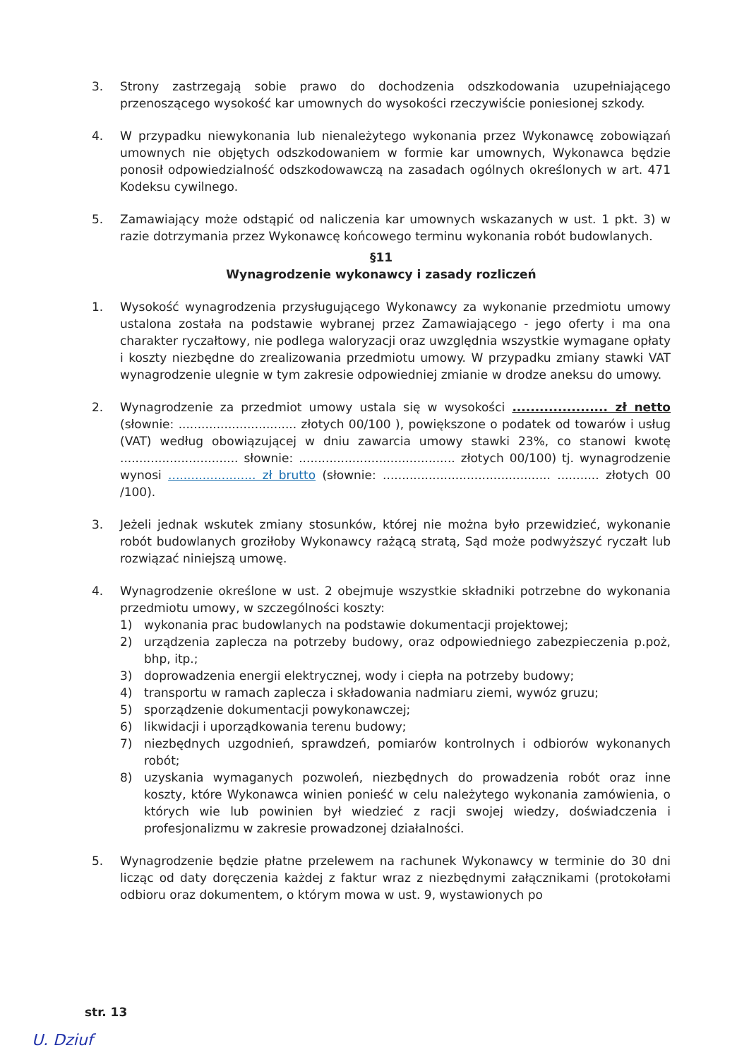3. Strony zastrzegają sobie prawo do dochodzenia odszkodowania uzupełniającego przenoszącego wysokość kar umownych do wysokości rzeczywiście poniesionej szkody.
4. W przypadku niewykonania lub nienależytego wykonania przez Wykonawcę zobowiązań umownych nie objętych odszkodowaniem w formie kar umownych, Wykonawca będzie ponosił odpowiedzialność odszkodowawczą na zasadach ogólnych określonych w art. 471 Kodeksu cywilnego.
5. Zamawiający może odstąpić od naliczenia kar umownych wskazanych w ust. 1 pkt. 3) w razie dotrzymania przez Wykonawcę końcowego terminu wykonania robót budowlanych.
§11
Wynagrodzenie wykonawcy i zasady rozliczeń
1. Wysokość wynagrodzenia przysługującego Wykonawcy za wykonanie przedmiotu umowy ustalona została na podstawie wybranej przez Zamawiającego - jego oferty i ma ona charakter ryczałtowy, nie podlega waloryzacji oraz uwzględnia wszystkie wymagane opłaty i koszty niezbędne do zrealizowania przedmiotu umowy. W przypadku zmiany stawki VAT wynagrodzenie ulegnie w tym zakresie odpowiedniej zmianie w drodze aneksu do umowy.
2. Wynagrodzenie za przedmiot umowy ustala się w wysokości ..................... zł netto (słownie: ............................... złotych 00/100 ), powiększone o podatek od towarów i usług (VAT) według obowiązującej w dniu zawarcia umowy stawki 23%, co stanowi kwotę ............................... słownie: ......................................... złotych 00/100) tj. wynagrodzenie wynosi ....................... zł brutto (słownie: ............................................ ........... złotych 00 /100).
3. Jeżeli jednak wskutek zmiany stosunków, której nie można było przewidzieć, wykonanie robót budowlanych groziłoby Wykonawcy rażącą stratą, Sąd może podwyższyć ryczałt lub rozwiązać niniejszą umowę.
4. Wynagrodzenie określone w ust. 2 obejmuje wszystkie składniki potrzebne do wykonania przedmiotu umowy, w szczególności koszty:
1) wykonania prac budowlanych na podstawie dokumentacji projektowej;
2) urządzenia zaplecza na potrzeby budowy, oraz odpowiedniego zabezpieczenia p.poż, bhp, itp.;
3) doprowadzenia energii elektrycznej, wody i ciepła na potrzeby budowy;
4) transportu w ramach zaplecza i składowania nadmiaru ziemi, wywóz gruzu;
5) sporządzenie dokumentacji powykonawczej;
6) likwidacji i uporządkowania terenu budowy;
7) niezbędnych uzgodnień, sprawdzeń, pomiarów kontrolnych i odbiorów wykonanych robót;
8) uzyskania wymaganych pozwoleń, niezbędnych do prowadzenia robót oraz inne koszty, które Wykonawca winien ponieść w celu należytego wykonania zamówienia, o których wie lub powinien był wiedzieć z racji swojej wiedzy, doświadczenia i profesjonalizmu w zakresie prowadzonej działalności.
5. Wynagrodzenie będzie płatne przelewem na rachunek Wykonawcy w terminie do 30 dni licząc od daty doręczenia każdej z faktur wraz z niezbędnymi załącznikami (protokołami odbioru oraz dokumentem, o którym mowa w ust. 9, wystawionych po
str. 13
U. Dziuf